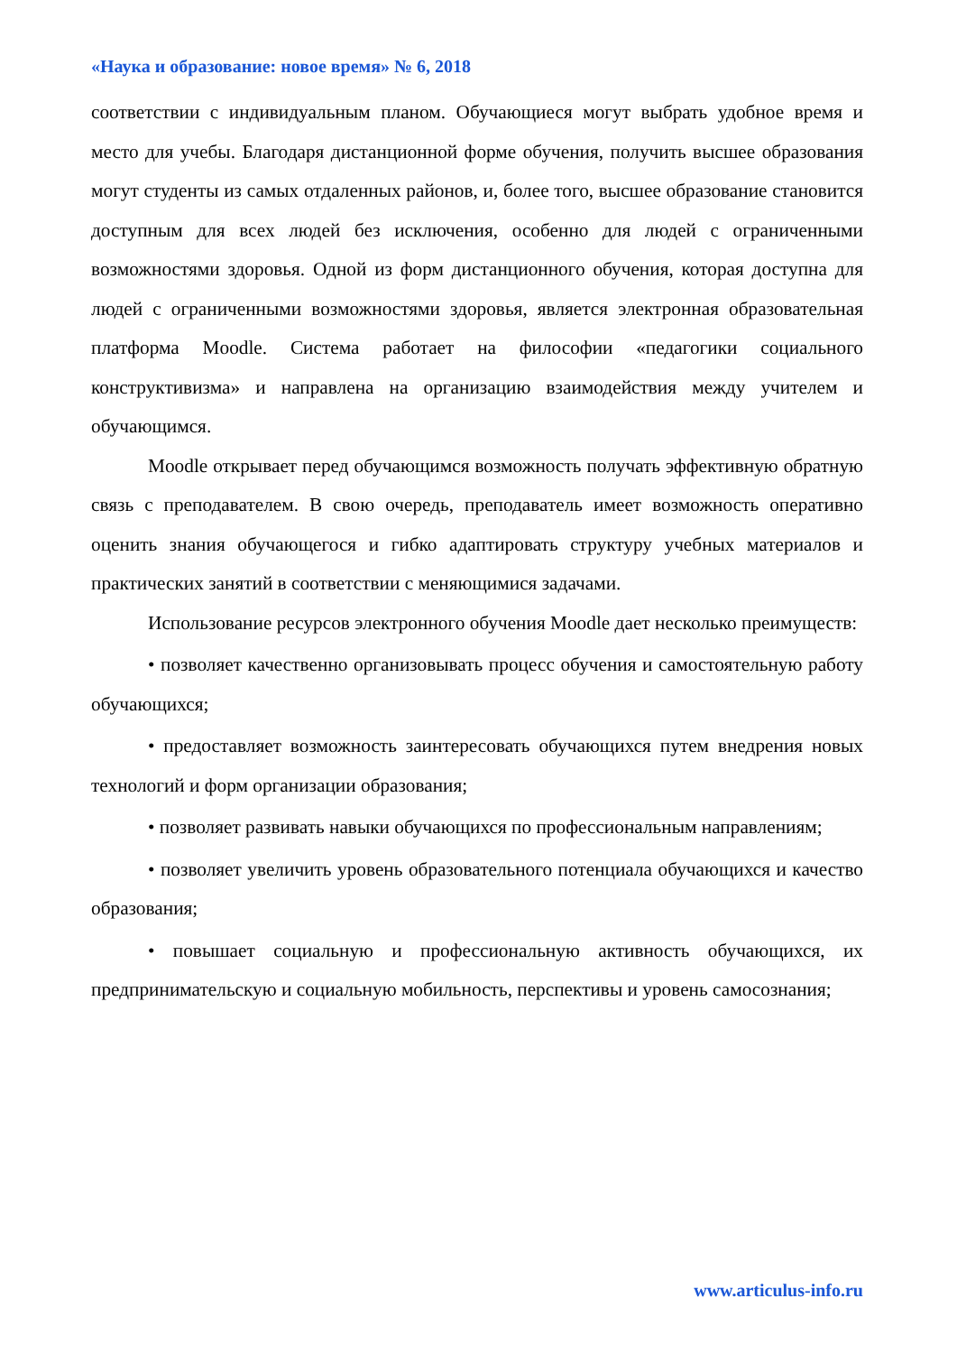«Наука и образование: новое время» № 6, 2018
соответствии с индивидуальным планом. Обучающиеся могут выбрать удобное время и место для учебы. Благодаря дистанционной форме обучения, получить высшее образования могут студенты из самых отдаленных районов, и, более того, высшее образование становится доступным для всех людей без исключения, особенно для людей с ограниченными возможностями здоровья. Одной из форм дистанционного обучения, которая доступна для людей с ограниченными возможностями здоровья, является электронная образовательная платформа Moodle. Система работает на философии «педагогики социального конструктивизма» и направлена на организацию взаимодействия между учителем и обучающимся.
Moodle открывает перед обучающимся возможность получать эффективную обратную связь с преподавателем. В свою очередь, преподаватель имеет возможность оперативно оценить знания обучающегося и гибко адаптировать структуру учебных материалов и практических занятий в соответствии с меняющимися задачами.
Использование ресурсов электронного обучения Moodle дает несколько преимуществ:
• позволяет качественно организовывать процесс обучения и самостоятельную работу обучающихся;
• предоставляет возможность заинтересовать обучающихся путем внедрения новых технологий и форм организации образования;
• позволяет развивать навыки обучающихся по профессиональным направлениям;
• позволяет увеличить уровень образовательного потенциала обучающихся и качество образования;
• повышает социальную и профессиональную активность обучающихся, их предпринимательскую и социальную мобильность, перспективы и уровень самосознания;
www.articulus-info.ru